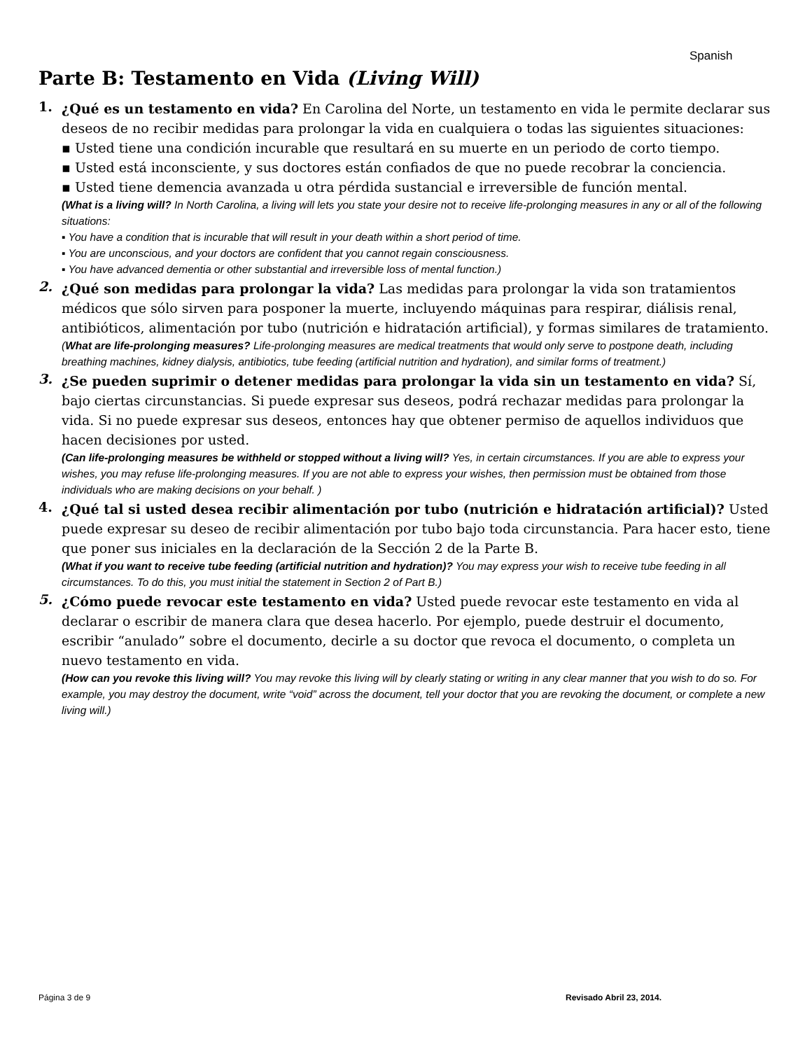Spanish
Parte B: Testamento en Vida (Living Will)
1.
¿Qué es un testamento en vida? En Carolina del Norte, un testamento en vida le permite declarar sus deseos de no recibir medidas para prolongar la vida en cualquiera o todas las siguientes situaciones:
▪ Usted tiene una condición incurable que resultará en su muerte en un periodo de corto tiempo.
▪ Usted está inconsciente, y sus doctores están confiados de que no puede recobrar la conciencia.
▪ Usted tiene demencia avanzada u otra pérdida sustancial e irreversible de función mental.
(What is a living will? In North Carolina, a living will lets you state your desire not to receive life-prolonging measures in any or all of the following situations:
▪ You have a condition that is incurable that will result in your death within a short period of time.
▪ You are unconscious, and your doctors are confident that you cannot regain consciousness.
▪ You have advanced dementia or other substantial and irreversible loss of mental function.)
2.
¿Qué son medidas para prolongar la vida? Las medidas para prolongar la vida son tratamientos médicos que sólo sirven para posponer la muerte, incluyendo máquinas para respirar, diálisis renal, antibióticos, alimentación por tubo (nutrición e hidratación artificial), y formas similares de tratamiento.
(What are life-prolonging measures? Life-prolonging measures are medical treatments that would only serve to postpone death, including breathing machines, kidney dialysis, antibiotics, tube feeding (artificial nutrition and hydration), and similar forms of treatment.)
3.
¿Se pueden suprimir o detener medidas para prolongar la vida sin un testamento en vida? Sí, bajo ciertas circunstancias. Si puede expresar sus deseos, podrá rechazar medidas para prolongar la vida. Si no puede expresar sus deseos, entonces hay que obtener permiso de aquellos individuos que hacen decisiones por usted.
(Can life-prolonging measures be withheld or stopped without a living will? Yes, in certain circumstances. If you are able to express your wishes, you may refuse life-prolonging measures. If you are not able to express your wishes, then permission must be obtained from those individuals who are making decisions on your behalf. )
4.
¿Qué tal si usted desea recibir alimentación por tubo (nutrición e hidratación artificial)? Usted puede expresar su deseo de recibir alimentación por tubo bajo toda circunstancia. Para hacer esto, tiene que poner sus iniciales en la declaración de la Sección 2 de la Parte B.
(What if you want to receive tube feeding (artificial nutrition and hydration)? You may express your wish to receive tube feeding in all circumstances. To do this, you must initial the statement in Section 2 of Part B.)
5.
¿Cómo puede revocar este testamento en vida? Usted puede revocar este testamento en vida al declarar o escribir de manera clara que desea hacerlo. Por ejemplo, puede destruir el documento, escribir “anulado” sobre el documento, decirle a su doctor que revoca el documento, o completa un nuevo testamento en vida.
(How can you revoke this living will? You may revoke this living will by clearly stating or writing in any clear manner that you wish to do so. For example, you may destroy the document, write “void” across the document, tell your doctor that you are revoking the document, or complete a new living will.)
Página 3 de 9 Revisado Abril 23, 2014.